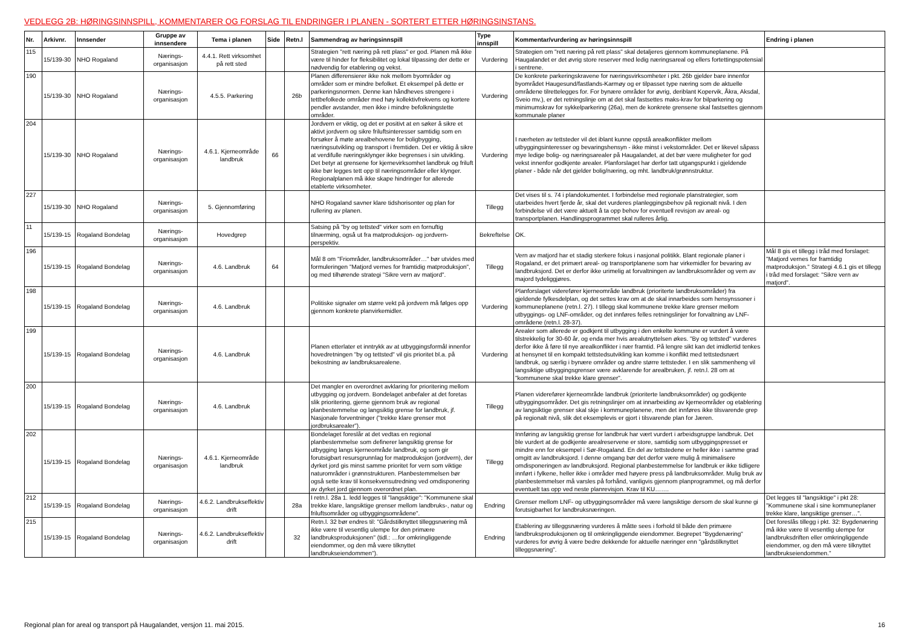VEDLEGG 2B: HØRINGSINNSPILL, KOMMENTARER OG FORSLAG TIL ENDRINGER I PLANEN - SORTERT ETTER HØRINGSINSTANS.
| Nr. | Arkivnr. | Innsender | Gruppe av innsendere | Tema i planen | Side | Retn.l | Sammendrag av høringsinnspill | Type innspill | Kommentar/vurdering av høringsinnspill | Endring i planen |
| --- | --- | --- | --- | --- | --- | --- | --- | --- | --- | --- |
| 115 | 15/139-30 | NHO Rogaland | Nærings-organisasjon | 4.4.1. Rett virksomhet på rett sted | | | Strategien "rett næring på rett plass" er god. Planen må ikke være til hinder for fleksibilitet og lokal tilpassing der dette er nødvendig for etablering og vekst. | Vurdering | Strategien om "rett næring på rett plass" skal detaljeres gjennom kommuneplanene. På Haugalandet er det øvrig store reserver med ledig næringsareal og ellers fortettingspotensial i sentrene. | |
| 190 | 15/139-30 | NHO Rogaland | Nærings-organisasjon | 4.5.5. Parkering | | 26b | Planen differensierer ikke nok mellom byområder og områder som er mindre befolket. Et eksempel på dette er parkeringsnormen. Denne kan håndheves strengere i tettbefolkede områder med høy kollektivfrekvens og kortere pendler avstander, men ikke i mindre befolkningstette områder. | Vurdering | De konkrete parkeringskravene for næringsvirksomheter i pkt. 26b gjelder bare innenfor byområdet Haugesund/fastlands-Karmøy og er tilpasset type næring som de aktuelle områdene tilrettelegges for. For bynære områder for øvrig, deriblant Kopervik, Åkra, Aksdal, Sveio mv.), er det retningslinje om at det skal fastsettes maks-krav for bilparkering og minimumskrav for sykkelparkering (26a), men de konkrete grensene skal fastsettes gjennom kommunale planer | |
| 204 | 15/139-30 | NHO Rogaland | Nærings-organisasjon | 4.6.1. Kjerneområde landbruk | 66 | | Jordvern er viktig, og det er positivt at en søker å sikre et aktivt jordvern og sikre friluftsinteresser samtidig som en forsøker å møte arealbehovene for boligbygging, næringsutvikling og transport i fremtiden. Det er viktig å sikre at verdifulle næringsklynger ikke begrenses i sin utvikling. Det betyr at grensene for kjernevirksomhet landbruk og friluft ikke bør legges tett opp til næringsområder eller klynger. Regionalplanen må ikke skape hindringer for allerede etablerte virksomheter. | Vurdering | I nærheten av tettsteder vil det iblant kunne oppstå arealkonflikter mellom utbyggingsinteresser og bevaringshensyn - ikke minst i vekstområder. Det er likevel såpass mye ledige bolig- og næringsarealer på Haugalandet, at det bør være muligheter for god vekst innenfor godkjente arealer. Planforslaget har derfor tatt utgangspunkt i gjeldende planer - både når det gjelder bolig/næring, og mht. landbruk/grønnstruktur. | |
| 227 | 15/139-30 | NHO Rogaland | Nærings-organisasjon | 5. Gjennomføring | | | NHO Rogaland savner klare tidshorisonter og plan for rullering av planen. | Tillegg | Det vises til s. 74 i plandokumentet. I forbindelse med regionale planstrategier, som utarbeides hvert fjerde år, skal det vurderes planleggingsbehov på regionalt nivå. I den forbindelse vil det være aktuelt å ta opp behov for eventuell revisjon av areal- og transportplanen. Handlingsprogrammet skal rulleres årlig. | |
| 11 | 15/139-15 | Rogaland Bondelag | Nærings-organisasjon | Hovedgrep | | | Satsing på "by og tettsted" virker som en fornuftig tilnærming, også ut fra matproduksjon- og jordvern-perspektiv. | Bekreftelse | OK. | |
| 196 | 15/139-15 | Rogaland Bondelag | Nærings-organisasjon | 4.6. Landbruk | 64 | | Mål 8 om "Friområder, landbruksområder…" bør utvides med formuleringen "Matjord vernes for framtidig matproduksjon", og med tilhørende strategi "Sikre vern av matjord". | Tillegg | Vern av matjord har et stadig sterkere fokus i nasjonal politikk. Blant regionale planer i Rogaland, er det primært areal- og transportplanene som har virkemidler for bevaring av landbruksjord. Det er derfor ikke urimelig at forvaltningen av landbruksområder og vern av majord tydeliggjøres. | Mål 8 gis et tillegg i tråd med forslaget: "Matjord vernes for framtidig matproduksjon." Strategi 4.6.1 gis et tillegg i tråd med forslaget: "Sikre vern av matjord". |
| 198 | 15/139-15 | Rogaland Bondelag | Nærings-organisasjon | 4.6. Landbruk | | | Politiske signaler om større vekt på jordvern må følges opp gjennom konkrete planvirkemidler. | Vurdering | Planforslaget viderefører kjerneområde landbruk (prioriterte landbruksområder) fra gjeldende fylkesdelplan, og det settes krav om at de skal innarbeides som hensynssoner i kommuneplanene (retn.l. 27). I tillegg skal kommunene trekke klare grenser mellom utbyggings- og LNF-områder, og det innføres felles retningslinjer for forvaltning av LNF-områdene (retn.l. 28-37). | |
| 199 | 15/139-15 | Rogaland Bondelag | Nærings-organisasjon | 4.6. Landbruk | | | Planen etterlater et inntrykk av at utbyggingsformål innenfor hovedretningen "by og tettsted" vil gis prioritet bl.a. på bekostning av landbruksarealene. | Vurdering | Arealer som allerede er godkjent til utbygging i den enkelte kommune er vurdert å være tilstrekkelig for 30-60 år, og enda mer hvis arealutnyttelsen økes. "By og tettsted" vurderes derfor ikke å føre til nye arealkonflikter i nær framtid. På lengre sikt kan det imidlertid tenkes at hensynet til en kompakt tettstedsutvikling kan komme i konflikt med tettstedsnært landbruk, og særlig i bynære områder og andre større tettsteder. I en slik sammenheng vil langsiktige utbyggingsgrenser være avklarende for arealbruken, jf. retn.l. 28 om at "kommunene skal trekke klare grenser". | |
| 200 | 15/139-15 | Rogaland Bondelag | Nærings-organisasjon | 4.6. Landbruk | | | Det mangler en overordnet avklaring for prioritering mellom utbygging og jordvern. Bondelaget anbefaler at det foretas slik prioritering, gjerne gjennom bruk av regional planbestemmelse og langsiktig grense for landbruk, jf. Nasjonale forventninger ("trekke klare grenser mot jordbruksarealer"). | Tillegg | Planen viderefører kjerneområde landbruk (prioriterte landbruksområder) og godkjente utbyggingsområder. Det gis retningslinjer om at innarbeiding av kjerneområder og etablering av langsiktige grenser skal skje i kommuneplanene, men det innføres ikke tilsvarende grep på regionalt nivå, slik det eksemplevis er gjort i tilsvarende plan for Jæren. | |
| 202 | 15/139-15 | Rogaland Bondelag | Nærings-organisasjon | 4.6.1. Kjerneområde landbruk | | | Bondelaget foreslår at det vedtas en regional planbestemmelse som definerer langsiktig grense for utbygging langs kjerneområde landbruk, og som gir forutsigbart resursgrunnlag for matproduksjon (jordvern), der dyrket jord gis minst samme prioritet for vern som viktige naturområder i grønnstrukturen. Planbestemmelsen bør også sette krav til konsekvensutredning ved omdisponering av dyrket jord gjennom overordnet plan. | Tillegg | Innføring av langsiktig grense for landbruk har vært vurdert i arbeidsgruppe landbruk. Det ble vurdert at de godkjente arealreservene er store, samtidig som utbyggingspresset er mindre enn for eksempel i Sør-Rogaland. En del av tettstedene er heller ikke i samme grad omgitt av landbruksjord. I denne omgang bør det derfor være mulig å minimalisere omdisponeringen av landbruksjord. Regional planbestemmelse for landbruk er ikke tidligere innført i fylkene, heller ikke i områder med høyere press på landbruksområder. Mulig bruk av planbestemmelser må varsles på forhånd, vanligvis gjennom planprogrammet, og må derfor eventuelt tas opp ved neste planrevisjon. Krav til KU……. | |
| 212 | 15/139-15 | Rogaland Bondelag | Nærings-organisasjon | 4.6.2. Landbrukseffektiv drift | | 28a | I retn.l. 28a 1. ledd legges til "langsiktige": "Kommunene skal trekke klare, langsiktige grenser mellom landbruks-, natur og friluftsområder og utbyggingsområdene". | Endring | Grenser mellom LNF- og utbyggingsområder må være langsiktige dersom de skal kunne gi forutsigbarhet for landbruksnæringen. | Det legges til "langsiktige" i pkt 28: "Kommunene skal i sine kommuneplaner trekke klare, langsiktige grenser…". |
| 215 | 15/139-15 | Rogaland Bondelag | Nærings-organisasjon | 4.6.2. Landbrukseffektiv drift | | 32 | Retn.l. 32 bør endres til: "Gårdstilknyttet tilleggsnæring må ikke være til vesentlig ulempe for den primære landbruksproduksjonen" (tidl.: …for omkringliggende eiendommer, og den må være tilknyttet landbrukseiendommen"). | Endring | Etablering av tilleggsnæring vurderes å måtte sees i forhold til både den primære landbruksproduksjonen og til omkringliggende eiendommer. Begrepet "Bygdenæring" vurderes for øvrig å være bedre dekkende for aktuelle næringer enn "gårdstilknyttet tilleggsnæring". | Det foreslås tillegg i pkt. 32: Bygdenæring må ikke være til vesentlig ulempe for landbruksdriften eller omkringliggende eiendommer, og den må være tilknyttet landbrukseiendommen." |
Regional plan for areal og transport på Haugalandet, versjon 11. mai 2015. 16